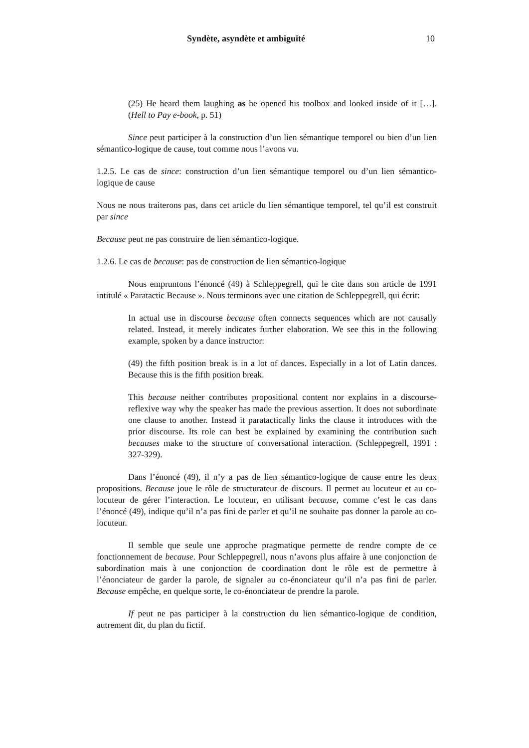Syndète, asyndète et ambiguïté 10
(25) He heard them laughing as he opened his toolbox and looked inside of it […]. (Hell to Pay e-book, p. 51)
Since peut participer à la construction d’un lien sémantique temporel ou bien d’un lien sémantico-logique de cause, tout comme nous l’avons vu.
1.2.5. Le cas de since: construction d’un lien sémantique temporel ou d’un lien sémantico-logique de cause
Nous ne nous traiterons pas, dans cet article du lien sémantique temporel, tel qu’il est construit par since
Because peut ne pas construire de lien sémantico-logique.
1.2.6. Le cas de because: pas de construction de lien sémantico-logique
Nous empruntons l’énoncé (49) à Schleppegrell, qui le cite dans son article de 1991 intitulé « Paratactic Because ». Nous terminons avec une citation de Schleppegrell, qui écrit:
In actual use in discourse because often connects sequences which are not causally related. Instead, it merely indicates further elaboration. We see this in the following example, spoken by a dance instructor:
(49) the fifth position break is in a lot of dances. Especially in a lot of Latin dances. Because this is the fifth position break.
This because neither contributes propositional content nor explains in a discourse-reflexive way why the speaker has made the previous assertion. It does not subordinate one clause to another. Instead it paratactically links the clause it introduces with the prior discourse. Its role can best be explained by examining the contribution such becauses make to the structure of conversational interaction. (Schleppegrell, 1991 : 327-329).
Dans l’énoncé (49), il n’y a pas de lien sémantico-logique de cause entre les deux propositions. Because joue le rôle de structurateur de discours. Il permet au locuteur et au co-locuteur de gérer l’interaction. Le locuteur, en utilisant because, comme c’est le cas dans l’énoncé (49), indique qu’il n’a pas fini de parler et qu’il ne souhaite pas donner la parole au co-locuteur.
Il semble que seule une approche pragmatique permette de rendre compte de ce fonctionnement de because. Pour Schleppegrell, nous n’avons plus affaire à une conjonction de subordination mais à une conjonction de coordination dont le rôle est de permettre à l’énonciateur de garder la parole, de signaler au co-énonciateur qu’il n’a pas fini de parler. Because empêche, en quelque sorte, le co-énonciateur de prendre la parole.
If peut ne pas participer à la construction du lien sémantico-logique de condition, autrement dit, du plan du fictif.